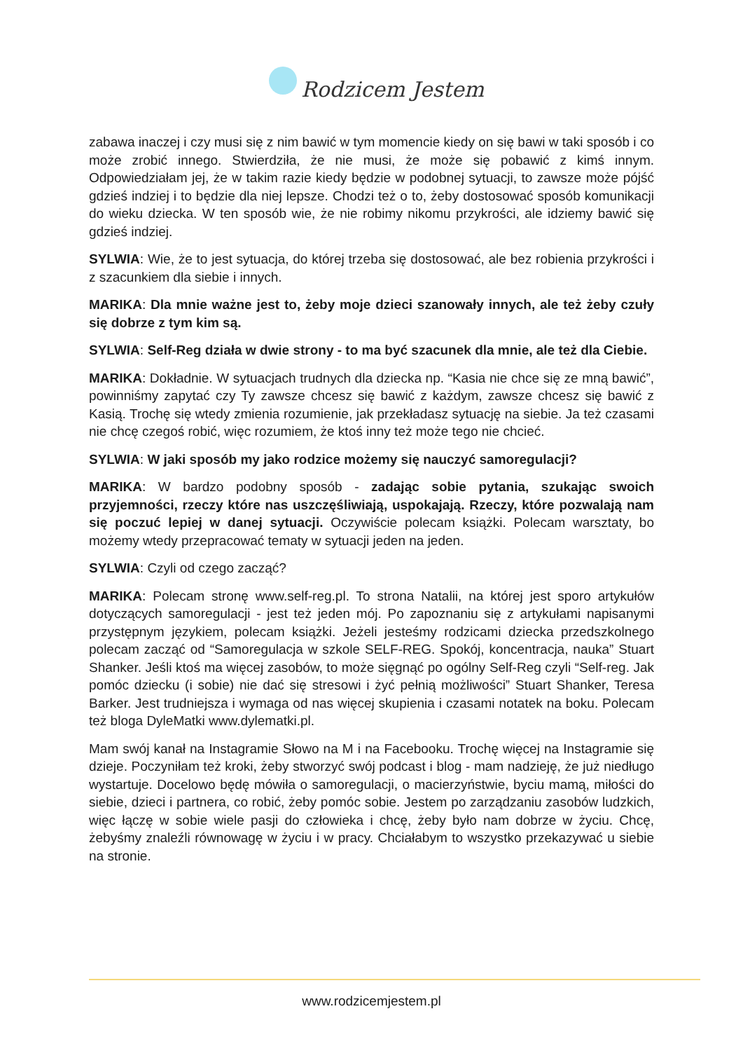Rodzicem Jestem
zabawa inaczej i czy musi się z nim bawić w tym momencie kiedy on się bawi w taki sposób i co może zrobić innego. Stwierdziła, że nie musi, że może się pobawić z kimś innym. Odpowiedziałam jej, że w takim razie kiedy będzie w podobnej sytuacji, to zawsze może pójść gdzieś indziej i to będzie dla niej lepsze. Chodzi też o to, żeby dostosować sposób komunikacji do wieku dziecka. W ten sposób wie, że nie robimy nikomu przykrości, ale idziemy bawić się gdzieś indziej.
SYLWIA: Wie, że to jest sytuacja, do której trzeba się dostosować, ale bez robienia przykrości i z szacunkiem dla siebie i innych.
MARIKA: Dla mnie ważne jest to, żeby moje dzieci szanowały innych, ale też żeby czuły się dobrze z tym kim są.
SYLWIA: Self-Reg działa w dwie strony - to ma być szacunek dla mnie, ale też dla Ciebie.
MARIKA: Dokładnie. W sytuacjach trudnych dla dziecka np. “Kasia nie chce się ze mną bawić”, powinniśmy zapytać czy Ty zawsze chcesz się bawić z każdym, zawsze chcesz się bawić z Kasią. Trochę się wtedy zmienia rozumienie, jak przekładasz sytuację na siebie. Ja też czasami nie chcę czegoś robić, więc rozumiem, że ktoś inny też może tego nie chcieć.
SYLWIA: W jaki sposób my jako rodzice możemy się nauczyć samoregulacji?
MARIKA: W bardzo podobny sposób - zadając sobie pytania, szukając swoich przyjemności, rzeczy które nas uszczęśliwiają, uspokajają. Rzeczy, które pozwalają nam się poczuć lepiej w danej sytuacji. Oczywiście polecam książki. Polecam warsztaty, bo możemy wtedy przepracować tematy w sytuacji jeden na jeden.
SYLWIA: Czyli od czego zacząć?
MARIKA: Polecam stronę www.self-reg.pl. To strona Natalii, na której jest sporo artykułów dotyczących samoregulacji - jest też jeden mój. Po zapoznaniu się z artykułami napisanymi przystępnym językiem, polecam książki. Jeżeli jesteśmy rodzicami dziecka przedszkolnego polecam zacząć od “Samoregulacja w szkole SELF-REG. Spokój, koncentracja, nauka” Stuart Shanker. Jeśli ktoś ma więcej zasobów, to może sięgnąć po ogólny Self-Reg czyli “Self-reg. Jak pomóc dziecku (i sobie) nie dać się stresowi i żyć pełnią możliwości” Stuart Shanker, Teresa Barker. Jest trudniejsza i wymaga od nas więcej skupienia i czasami notatek na boku. Polecam też bloga DyleMatki www.dylematki.pl.
Mam swój kanał na Instagramie Słowo na M i na Facebooku. Trochę więcej na Instagramie się dzieje. Poczyniłam też kroki, żeby stworzyć swój podcast i blog - mam nadzieję, że już niedługo wystartuje. Docelowo będę mówiła o samoregulacji, o macierzyństwie, byciu mamą, miłości do siebie, dzieci i partnera, co robić, żeby pomóc sobie. Jestem po zarządzaniu zasobów ludzkich, więc łączę w sobie wiele pasji do człowieka i chcę, żeby było nam dobrze w życiu. Chcę, żebyśmy znaleźli równowagę w życiu i w pracy. Chciałabym to wszystko przekazywać u siebie na stronie.
www.rodzicemjestem.pl